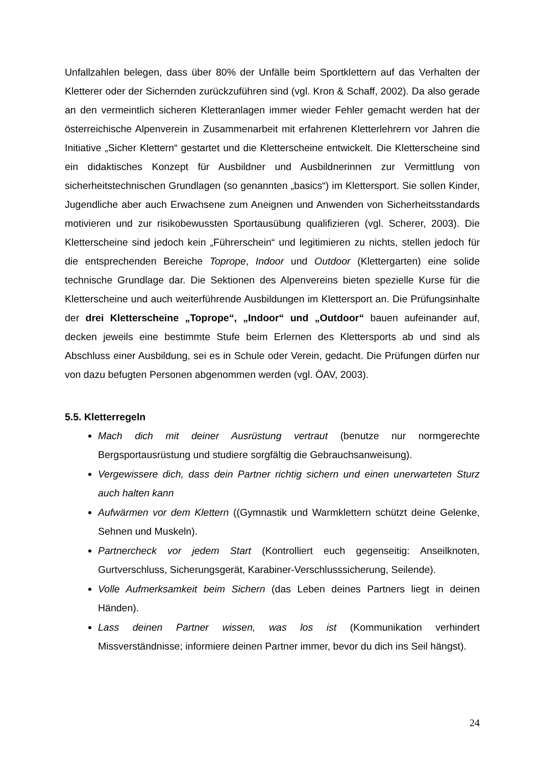Unfallzahlen belegen, dass über 80% der Unfälle beim Sportklettern auf das Verhalten der Kletterer oder der Sichernden zurückzuführen sind (vgl. Kron & Schaff, 2002). Da also gerade an den vermeintlich sicheren Kletteranlagen immer wieder Fehler gemacht werden hat der österreichische Alpenverein in Zusammenarbeit mit erfahrenen Kletterlehrern vor Jahren die Initiative „Sicher Klettern“ gestartet und die Kletterscheine entwickelt. Die Kletterscheine sind ein didaktisches Konzept für Ausbildner und Ausbildnerinnen zur Vermittlung von sicherheitstechnischen Grundlagen (so genannten „basics“) im Klettersport. Sie sollen Kinder, Jugendliche aber auch Erwachsene zum Aneignen und Anwenden von Sicherheitsstandards motivieren und zur risikobewussten Sportausübung qualifizieren (vgl. Scherer, 2003). Die Kletterscheine sind jedoch kein „Führerschein“ und legitimieren zu nichts, stellen jedoch für die entsprechenden Bereiche Toprope, Indoor und Outdoor (Klettergarten) eine solide technische Grundlage dar. Die Sektionen des Alpenvereins bieten spezielle Kurse für die Kletterscheine und auch weiterführende Ausbildungen im Klettersport an. Die Prüfungsinhalte der drei Kletterscheine „Toprope“, „Indoor“ und „Outdoor“ bauen aufeinander auf, decken jeweils eine bestimmte Stufe beim Erlernen des Klettersports ab und sind als Abschluss einer Ausbildung, sei es in Schule oder Verein, gedacht. Die Prüfungen dürfen nur von dazu befugten Personen abgenommen werden (vgl. ÖAV, 2003).
5.5. Kletterregeln
Mach dich mit deiner Ausrüstung vertraut (benutze nur normgerechte Bergsportausrüstung und studiere sorgfältig die Gebrauchsanweisung).
Vergewissere dich, dass dein Partner richtig sichern und einen unerwarteten Sturz auch halten kann
Aufwärmen vor dem Klettern ((Gymnastik und Warmklettern schützt deine Gelenke, Sehnen und Muskeln).
Partnercheck vor jedem Start (Kontrolliert euch gegenseitig: Anseilknoten, Gurtverschluss, Sicherungsgerät, Karabiner-Verschlusssicherung, Seilende).
Volle Aufmerksamkeit beim Sichern (das Leben deines Partners liegt in deinen Händen).
Lass deinen Partner wissen, was los ist (Kommunikation verhindert Missverständnisse; informiere deinen Partner immer, bevor du dich ins Seil hängst).
24